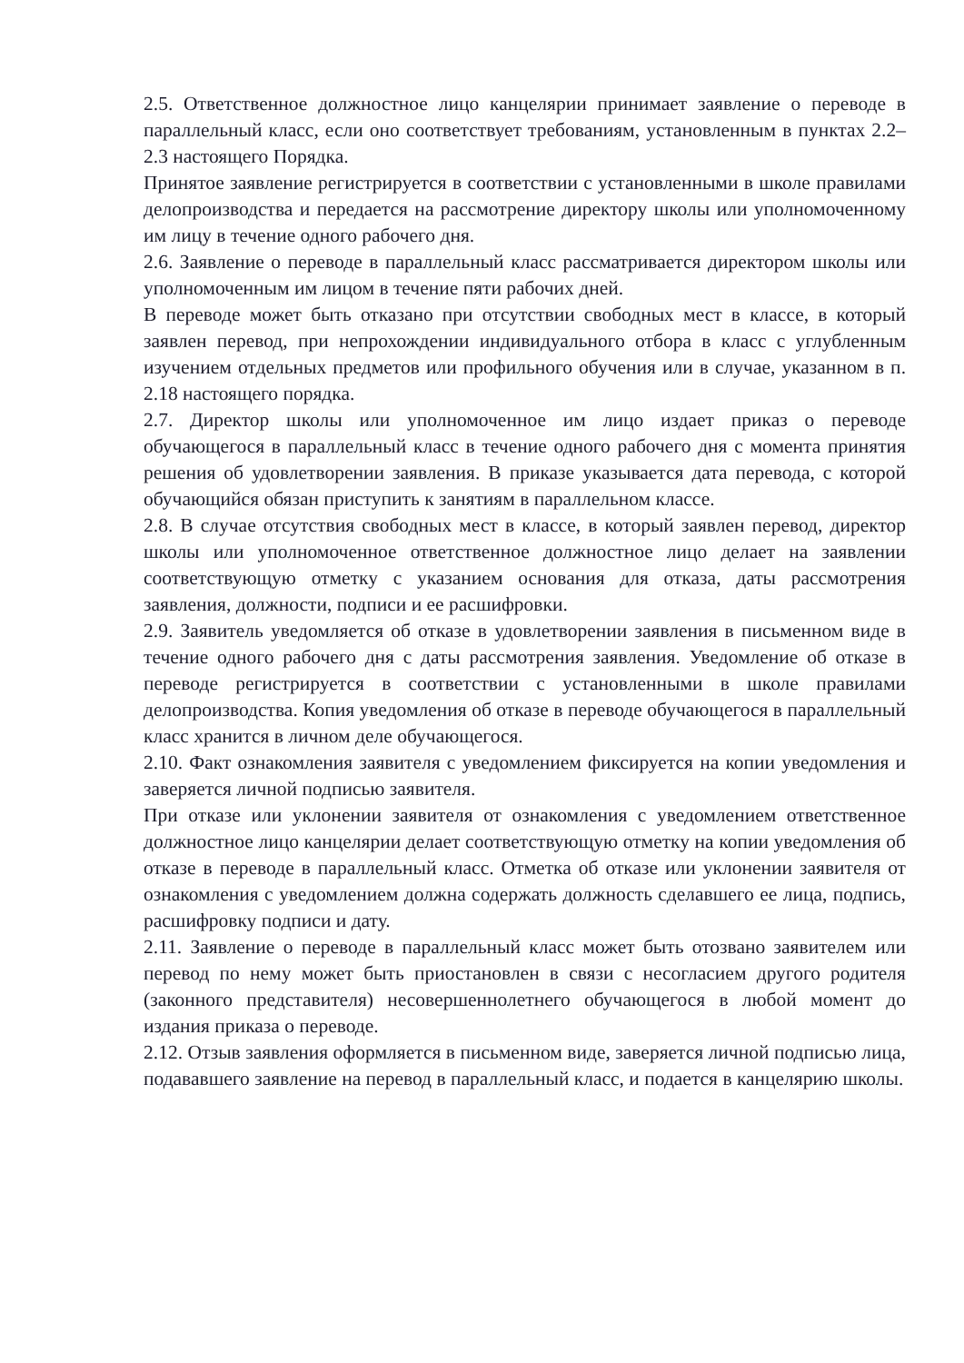2.5. Ответственное должностное лицо канцелярии принимает заявление о переводе в параллельный класс, если оно соответствует требованиям, установленным в пунктах 2.2–2.3 настоящего Порядка.
Принятое заявление регистрируется в соответствии с установленными в школе правилами делопроизводства и передается на рассмотрение директору школы или уполномоченному им лицу в течение одного рабочего дня.
2.6. Заявление о переводе в параллельный класс рассматривается директором школы или уполномоченным им лицом в течение пяти рабочих дней.
В переводе может быть отказано при отсутствии свободных мест в классе, в который заявлен перевод, при непрохождении индивидуального отбора в класс с углубленным изучением отдельных предметов или профильного обучения или в случае, указанном в п. 2.18 настоящего порядка.
2.7. Директор школы или уполномоченное им лицо издает приказ о переводе обучающегося в параллельный класс в течение одного рабочего дня с момента принятия решения об удовлетворении заявления. В приказе указывается дата перевода, с которой обучающийся обязан приступить к занятиям в параллельном классе.
2.8. В случае отсутствия свободных мест в классе, в который заявлен перевод, директор школы или уполномоченное ответственное должностное лицо делает на заявлении соответствующую отметку с указанием основания для отказа, даты рассмотрения заявления, должности, подписи и ее расшифровки.
2.9. Заявитель уведомляется об отказе в удовлетворении заявления в письменном виде в течение одного рабочего дня с даты рассмотрения заявления. Уведомление об отказе в переводе регистрируется в соответствии с установленными в школе правилами делопроизводства. Копия уведомления об отказе в переводе обучающегося в параллельный класс хранится в личном деле обучающегося.
2.10. Факт ознакомления заявителя с уведомлением фиксируется на копии уведомления и заверяется личной подписью заявителя.
При отказе или уклонении заявителя от ознакомления с уведомлением ответственное должностное лицо канцелярии делает соответствующую отметку на копии уведомления об отказе в переводе в параллельный класс. Отметка об отказе или уклонении заявителя от ознакомления с уведомлением должна содержать должность сделавшего ее лица, подпись, расшифровку подписи и дату.
2.11. Заявление о переводе в параллельный класс может быть отозвано заявителем или перевод по нему может быть приостановлен в связи с несогласием другого родителя (законного представителя) несовершеннолетнего обучающегося в любой момент до издания приказа о переводе.
2.12. Отзыв заявления оформляется в письменном виде, заверяется личной подписью лица, подававшего заявление на перевод в параллельный класс, и подается в канцелярию школы.